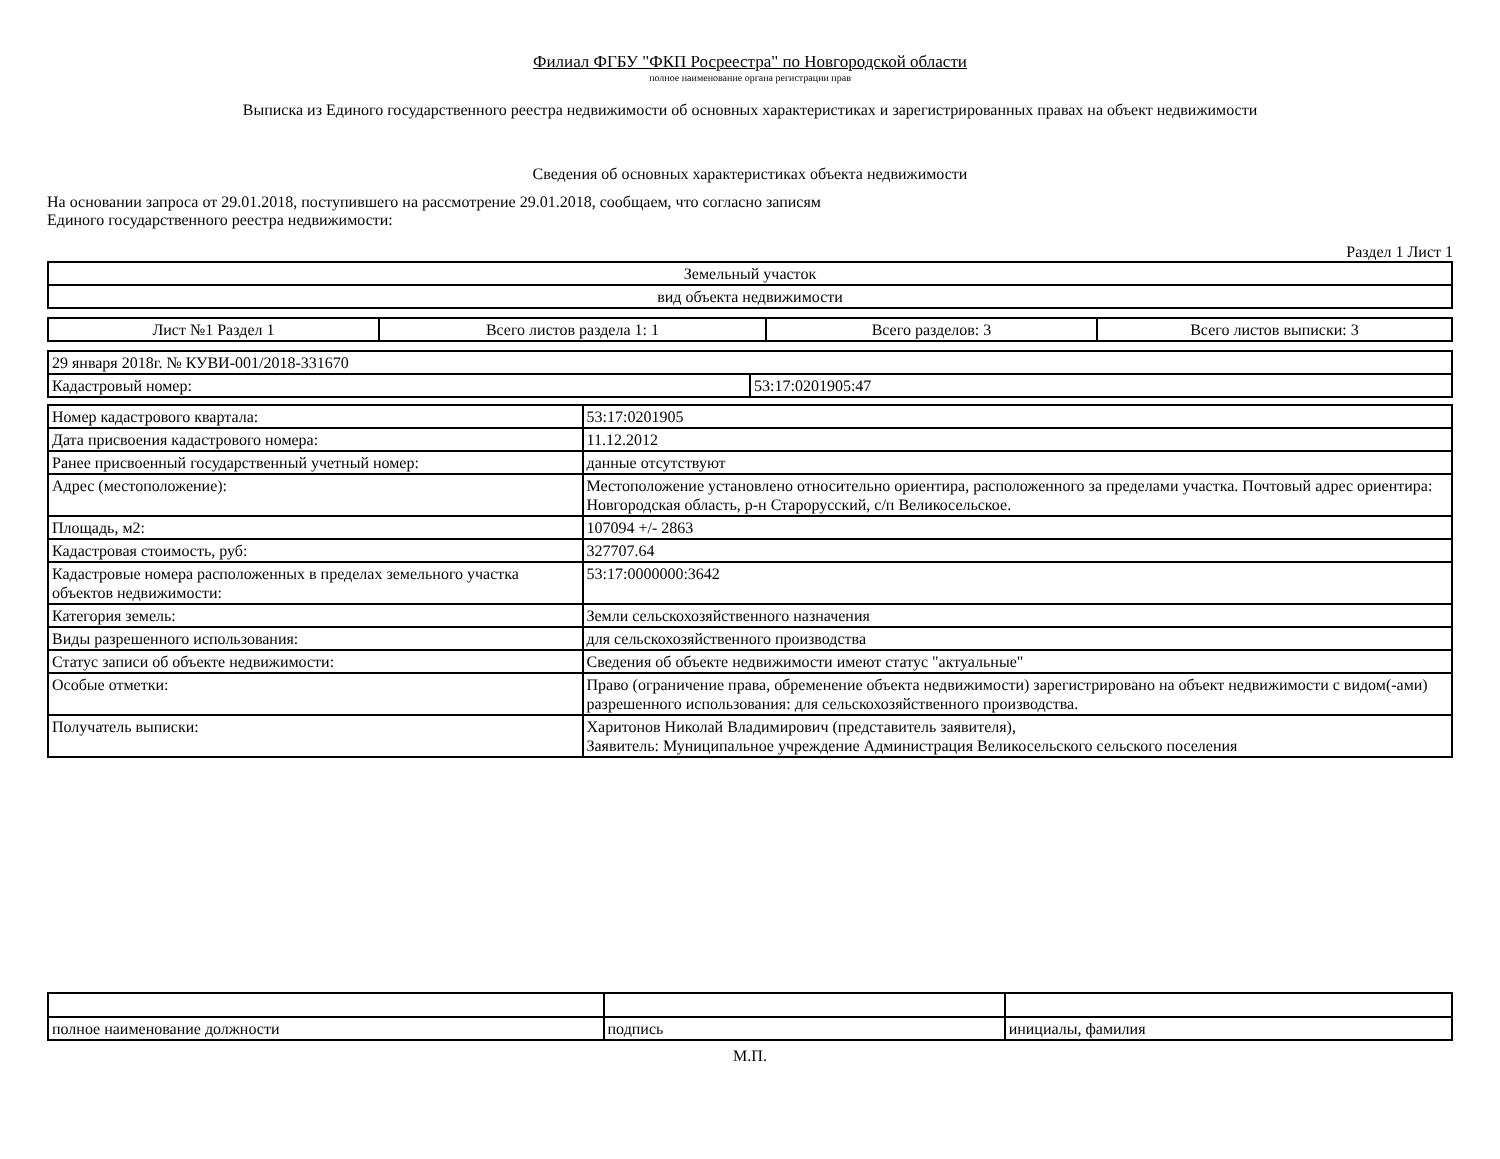Филиал ФГБУ "ФКП Росреестра" по Новгородской области
полное наименование органа регистрации прав
Выписка из Единого государственного реестра недвижимости об основных характеристиках и зарегистрированных правах на объект недвижимости
Сведения об основных характеристиках объекта недвижимости
На основании запроса от 29.01.2018, поступившего на рассмотрение 29.01.2018, сообщаем, что согласно записям
Единого государственного реестра недвижимости:
Раздел 1 Лист 1
| Земельный участок |
| вид объекта недвижимости |
| Лист №1 Раздел 1 | Всего листов раздела 1: 1 | Всего разделов: 3 | Всего листов выписки: 3 |
| 29 января 2018г. № КУВИ-001/2018-331670 | |
| Кадастровый номер: | 53:17:0201905:47 |
| Номер кадастрового квартала: | 53:17:0201905 |
| Дата присвоения кадастрового номера: | 11.12.2012 |
| Ранее присвоенный государственный учетный номер: | данные отсутствуют |
| Адрес (местоположение): | Местоположение установлено относительно ориентира, расположенного за пределами участка. Почтовый адрес ориентира: Новгородская область, р-н Старорусский, с/п Великосельское. |
| Площадь, м2: | 107094 +/- 2863 |
| Кадастровая стоимость, руб: | 327707.64 |
| Кадастровые номера расположенных в пределах земельного участка объектов недвижимости: | 53:17:0000000:3642 |
| Категория земель: | Земли сельскохозяйственного назначения |
| Виды разрешенного использования: | для сельскохозяйственного производства |
| Статус записи об объекте недвижимости: | Сведения об объекте недвижимости имеют статус "актуальные" |
| Особые отметки: | Право (ограничение права, обременение объекта недвижимости) зарегистрировано на объект недвижимости с видом(-ами) разрешенного использования: для сельскохозяйственного производства. |
| Получатель выписки: | Харитонов Николай Владимирович (представитель заявителя), Заявитель: Муниципальное учреждение Администрация Великосельского сельского поселения |
| полное наименование должности | подпись | инициалы, фамилия |
М.П.